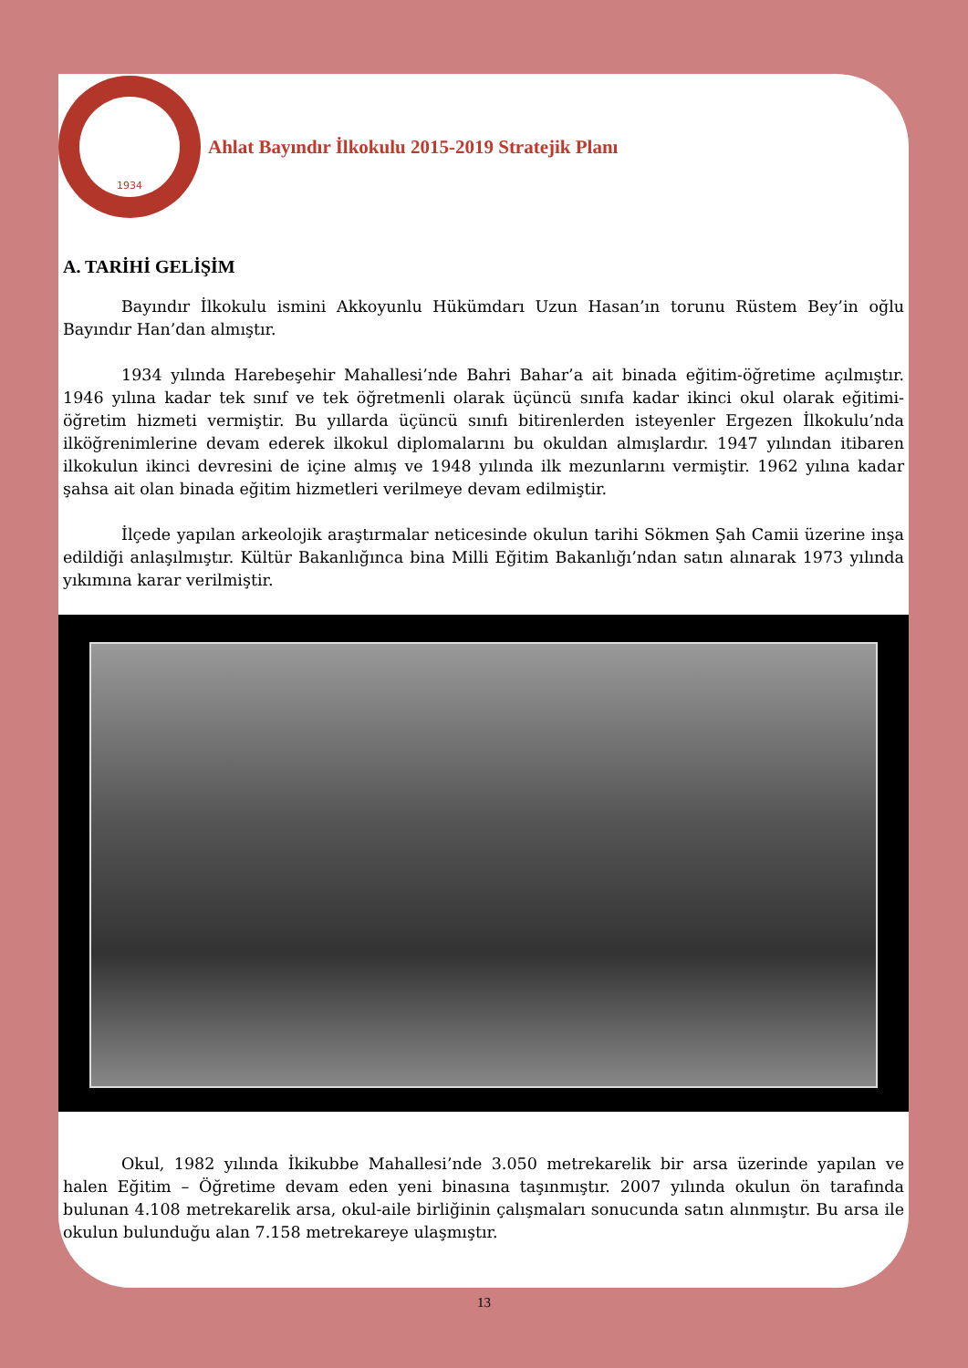1934
Ahlat Bayındır İlkokulu 2015-2019 Stratejik Planı
A. TARİHİ GELİŞİM
Bayındır İlkokulu ismini Akkoyunlu Hükümdarı Uzun Hasan’ın torunu Rüstem Bey’in oğlu Bayındır Han’dan almıştır.
1934 yılında Harebeşehir Mahallesi’nde Bahri Bahar’a ait binada eğitim-öğretime açılmıştır. 1946 yılına kadar tek sınıf ve tek öğretmenli olarak üçüncü sınıfa kadar ikinci okul olarak eğitimi-öğretim hizmeti vermiştir. Bu yıllarda üçüncü sınıfı bitirenlerden isteyenler Ergezen İlkokulu’nda ilköğrenimlerine devam ederek ilkokul diplomalarını bu okuldan almışlardır. 1947 yılından itibaren ilkokulun ikinci devresini de içine almış ve 1948 yılında ilk mezunlarını vermiştir. 1962 yılına kadar şahsa ait olan binada eğitim hizmetleri verilmeye devam edilmiştir.
İlçede yapılan arkeolojik araştırmalar neticesinde okulun tarihi Sökmen Şah Camii üzerine inşa edildiği anlaşılmıştır. Kültür Bakanlığınca bina Milli Eğitim Bakanlığı’ndan satın alınarak 1973 yılında yıkımına karar verilmiştir.
Okul, 1982 yılında İkikubbe Mahallesi’nde 3.050 metrekarelik bir arsa üzerinde yapılan ve halen Eğitim – Öğretime devam eden yeni binasına taşınmıştır. 2007 yılında okulun ön tarafında bulunan 4.108 metrekarelik arsa, okul-aile birliğinin çalışmaları sonucunda satın alınmıştır. Bu arsa ile okulun bulunduğu alan 7.158 metrekareye ulaşmıştır.
13